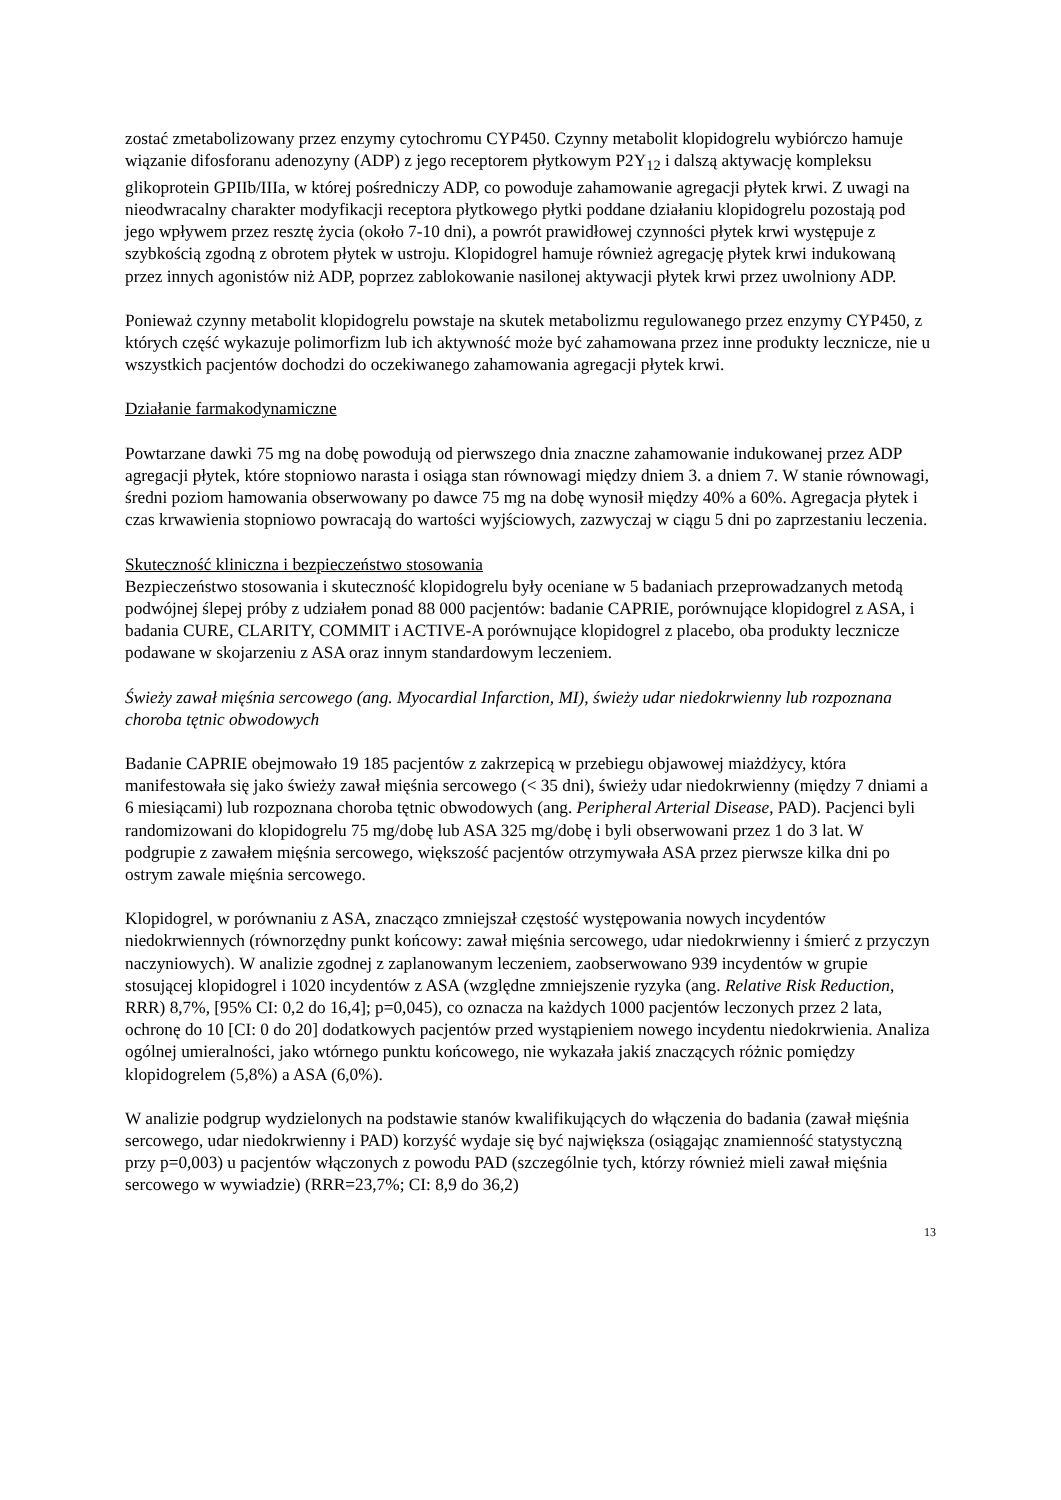zostać zmetabolizowany przez enzymy cytochromu CYP450. Czynny metabolit klopidogrelu wybiórczo hamuje wiązanie difosforanu adenozyny (ADP) z jego receptorem płytkowym P2Y<sub>12</sub> i dalszą aktywację kompleksu glikoprotein GPIIb/IIIa, w której pośredniczy ADP, co powoduje zahamowanie agregacji płytek krwi. Z uwagi na nieodwracalny charakter modyfikacji receptora płytkowego płytki poddane działaniu klopidogrelu pozostają pod jego wpływem przez resztę życia (około 7-10 dni), a powrót prawidłowej czynności płytek krwi występuje z szybkością zgodną z obrotem płytek w ustroju. Klopidogrel hamuje również agregację płytek krwi indukowaną przez innych agonistów niż ADP, poprzez zablokowanie nasilonej aktywacji płytek krwi przez uwolniony ADP.
Ponieważ czynny metabolit klopidogrelu powstaje na skutek metabolizmu regulowanego przez enzymy CYP450, z których część wykazuje polimorfizm lub ich aktywność może być zahamowana przez inne produkty lecznicze, nie u wszystkich pacjentów dochodzi do oczekiwanego zahamowania agregacji płytek krwi.
Działanie farmakodynamiczne
Powtarzane dawki 75 mg na dobę powodują od pierwszego dnia znaczne zahamowanie indukowanej przez ADP agregacji płytek, które stopniowo narasta i osiąga stan równowagi między dniem 3. a dniem 7. W stanie równowagi, średni poziom hamowania obserwowany po dawce 75 mg na dobę wynosił między 40% a 60%. Agregacja płytek i czas krwawienia stopniowo powracają do wartości wyjściowych, zazwyczaj w ciągu 5 dni po zaprzestaniu leczenia.
Skuteczność kliniczna i bezpieczeństwo stosowania
Bezpieczeństwo stosowania i skuteczność klopidogrelu były oceniane w 5 badaniach przeprowadzanych metodą podwójnej ślepej próby z udziałem ponad 88 000 pacjentów: badanie CAPRIE, porównujące klopidogrel z ASA, i badania CURE, CLARITY, COMMIT i ACTIVE-A porównujące klopidogrel z placebo, oba produkty lecznicze podawane w skojarzeniu z ASA oraz innym standardowym leczeniem.
Świeży zawał mięśnia sercowego (ang. Myocardial Infarction, MI), świeży udar niedokrwienny lub rozpoznana choroba tętnic obwodowych
Badanie CAPRIE obejmowało 19 185 pacjentów z zakrzepicą w przebiegu objawowej miażdżycy, która manifestowała się jako świeży zawał mięśnia sercowego (< 35 dni), świeży udar niedokrwienny (między 7 dniami a 6 miesiącami) lub rozpoznana choroba tętnic obwodowych (ang. Peripheral Arterial Disease, PAD). Pacjenci byli randomizowani do klopidogrelu 75 mg/dobę lub ASA 325 mg/dobę i byli obserwowani przez 1 do 3 lat. W podgrupie z zawałem mięśnia sercowego, większość pacjentów otrzymywała ASA przez pierwsze kilka dni po ostrym zawale mięśnia sercowego.
Klopidogrel, w porównaniu z ASA, znacząco zmniejszał częstość występowania nowych incydentów niedokrwiennych (równorzędny punkt końcowy: zawał mięśnia sercowego, udar niedokrwienny i śmierć z przyczyn naczyniowych). W analizie zgodnej z zaplanowanym leczeniem, zaobserwowano 939 incydentów w grupie stosującej klopidogrel i 1020 incydentów z ASA (względne zmniejszenie ryzyka (ang. Relative Risk Reduction, RRR) 8,7%, [95% CI: 0,2 do 16,4]; p=0,045), co oznacza na każdych 1000 pacjentów leczonych przez 2 lata, ochronę do 10 [CI: 0 do 20] dodatkowych pacjentów przed wystąpieniem nowego incydentu niedokrwienia. Analiza ogólnej umieralności, jako wtórnego punktu końcowego, nie wykazała jakiś znaczących różnic pomiędzy klopidogrelem (5,8%) a ASA (6,0%).
W analizie podgrup wydzielonych na podstawie stanów kwalifikujących do włączenia do badania (zawał mięśnia sercowego, udar niedokrwienny i PAD) korzyść wydaje się być największa (osiągając znamienność statystyczną przy p=0,003) u pacjentów włączonych z powodu PAD (szczególnie tych, którzy również mieli zawał mięśnia sercowego w wywiadzie) (RRR=23,7%; CI: 8,9 do 36,2)
13